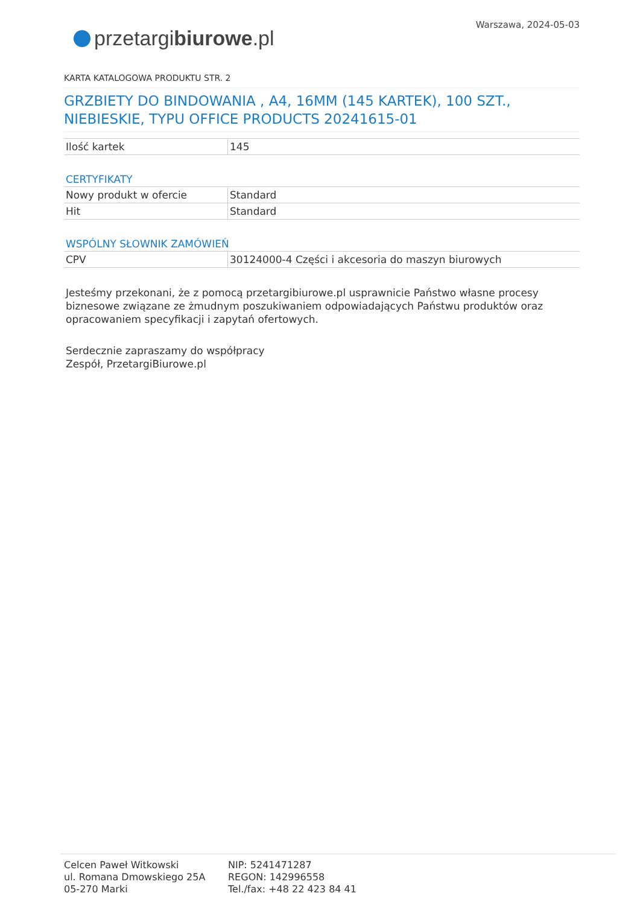przetargi biurowe.pl
Warszawa, 2024-05-03
KARTA KATALOGOWA PRODUKTU STR. 2
GRZBIETY DO BINDOWANIA , A4, 16MM (145 KARTEK), 100 SZT., NIEBIESKIE, TYPU OFFICE PRODUCTS 20241615-01
| Ilość kartek | 145 |
CERTYFIKATY
| Nowy produkt w ofercie | Standard |
| Hit | Standard |
WSPÓLNY SŁOWNIK ZAMÓWIEŃ
| CPV | 30124000-4 Części i akcesoria do maszyn biurowych |
Jesteśmy przekonani, że z pomocą przetargibiurowe.pl usprawnicie Państwo własne procesy biznesowe związane ze żmudnym poszukiwaniem odpowiadających Państwu produktów oraz opracowaniem specyfikacji i zapytań ofertowych.
Serdecznie zapraszamy do współpracy
Zespół, PrzetargiBiurowe.pl
Celcen Paweł Witkowski
ul. Romana Dmowskiego 25A
05-270 Marki
NIP: 5241471287
REGON: 142996558
Tel./fax: +48 22 423 84 41